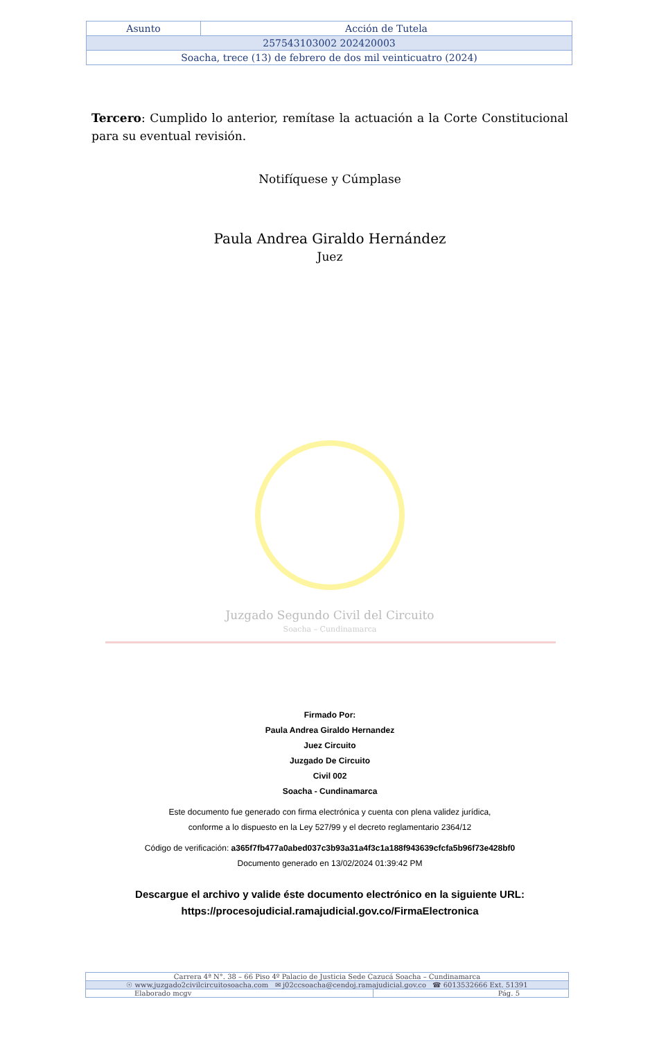| Asunto | Acción de Tutela |
| 257543103002 202420003 | |
| Soacha, trece (13) de febrero de dos mil veinticuatro (2024) | |
Tercero: Cumplido lo anterior, remítase la actuación a la Corte Constitucional para su eventual revisión.
Notifíquese y Cúmplase
Paula Andrea Giraldo Hernández
Juez
Juzgado Segundo Civil del Circuito
Soacha – Cundinamarca
Firmado Por:
Paula Andrea Giraldo Hernandez
Juez Circuito
Juzgado De Circuito
Civil 002
Soacha - Cundinamarca
Este documento fue generado con firma electrónica y cuenta con plena validez jurídica,
conforme a lo dispuesto en la Ley 527/99 y el decreto reglamentario 2364/12
Código de verificación: a365f7fb477a0abed037c3b93a31a4f3c1a188f943639cfcfa5b96f73e428bf0
Documento generado en 13/02/2024 01:39:42 PM
Descargue el archivo y valide éste documento electrónico en la siguiente URL:
https://procesojudicial.ramajudicial.gov.co/FirmaElectronica
| Carrera 4ª N°. 38 – 66 Piso 4º Palacio de Justicia Sede Cazucá Soacha – Cundinamarca | |
| ☉ www.juzgado2civilcircuitosoacha.com ✉ j02ccsoacha@cendoj.ramajudicial.gov.co ☎ 6013532666 Ext. 51391 | |
| Elaborado mcgv | Pág. 5 |